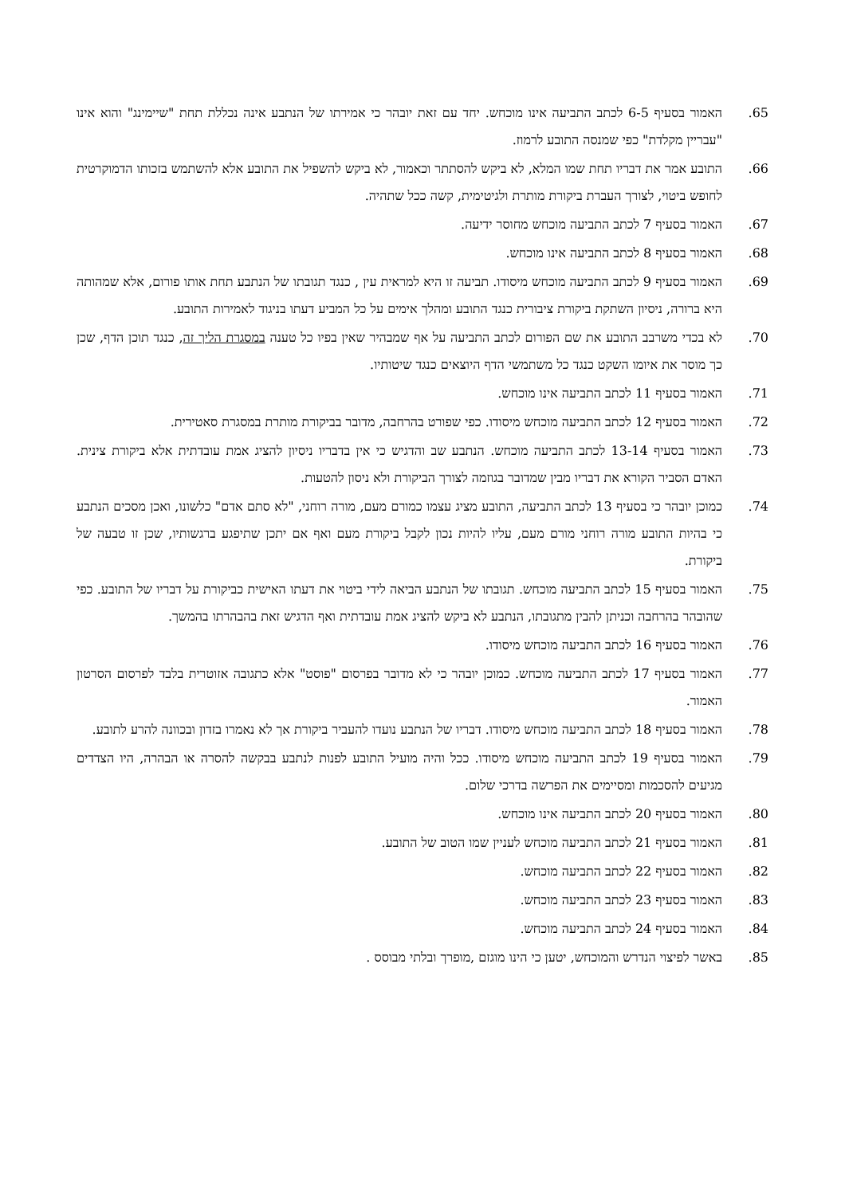.65 האמור בסעיף 6-5 לכתב התביעה אינו מוכחש. יחד עם זאת יובהר כי אמירתו של הנתבע אינה נכללת תחת "שיימינג" והוא אינו "עבריין מקלדת" כפי שמנסה התובע לרמוז.
.66 התובע אמר את דבריו תחת שמו המלא, לא ביקש להסתתר וכאמור, לא ביקש להשפיל את התובע אלא להשתמש בזכותו הדמוקרטית לחופש ביטוי, לצורך העברת ביקורת מותרת ולגיטימית, קשה ככל שתהיה.
.67 האמור בסעיף 7 לכתב התביעה מוכחש מחוסר ידיעה.
.68 האמור בסעיף 8 לכתב התביעה אינו מוכחש.
.69 האמור בסעיף 9 לכתב התביעה מוכחש מיסודו. תביעה זו היא למראית עין , כנגד תגובתו של הנתבע תחת אותו פורום, אלא שמהותה היא ברורה, ניסיון השתקת ביקורת ציבורית כנגד התובע ומהלך אימים על כל המביע דעתו בניגוד לאמירות התובע.
.70 לא בכדי משרבב התובע את שם הפורום לכתב התביעה על אף שמבהיר שאין בפיו כל טענה במסגרת הליך זה, כנגד תוכן הדף, שכן כך מוסר את איומו השקט כנגד כל משתמשי הדף היוצאים כנגד שיטותיו.
.71 האמור בסעיף 11 לכתב התביעה אינו מוכחש.
.72 האמור בסעיף 12 לכתב התביעה מוכחש מיסודו. כפי שפורט בהרחבה, מדובר בביקורת מותרת במסגרת סאטירית.
.73 האמור בסעיף 13-14 לכתב התביעה מוכחש. הנתבע שב והדגיש כי אין בדבריו ניסיון להציג אמת עובדתית אלא ביקורת צינית. האדם הסביר הקורא את דבריו מבין שמדובר בגוזמה לצורך הביקורת ולא ניסון להטעות.
.74 כמוכן יובהר כי בסעיף 13 לכתב התביעה, התובע מציג עצמו כמורם מעם, מורה רוחני, "לא סתם אדם" כלשונו, ואכן מסכים הנתבע כי בהיות התובע מורה רוחני מורם מעם, עליו להיות נכון לקבל ביקורת מעם ואף אם יתכן שתיפגע ברגשותיו, שכן זו טבעה של ביקורת.
.75 האמור בסעיף 15 לכתב התביעה מוכחש. תגובתו של הנתבע הביאה לידי ביטוי את דעתו האישית כביקורת על דבריו של התובע. כפי שהובהר בהרחבה וכניתן להבין מתגובתו, הנתבע לא ביקש להציג אמת עובדתית ואף הדגיש זאת בהבהרתו בהמשך.
.76 האמור בסעיף 16 לכתב התביעה מוכחש מיסודו.
.77 האמור בסעיף 17 לכתב התביעה מוכחש. כמוכן יובהר כי לא מדובר בפרסום "פוסט" אלא כתגובה אזוטרית בלבד לפרסום הסרטון האמור.
.78 האמור בסעיף 18 לכתב התביעה מוכחש מיסודו. דבריו של הנתבע נועדו להעביר ביקורת אך לא נאמרו בזדון ובכוונה להרע לתובע.
.79 האמור בסעיף 19 לכתב התביעה מוכחש מיסודו. ככל והיה מועיל התובע לפנות לנתבע בבקשה להסרה או הבהרה, היו הצדדים מגיעים להסכמות ומסיימים את הפרשה בדרכי שלום.
.80 האמור בסעיף 20 לכתב התביעה אינו מוכחש.
.81 האמור בסעיף 21 לכתב התביעה מוכחש לעניין שמו הטוב של התובע.
.82 האמור בסעיף 22 לכתב התביעה מוכחש.
.83 האמור בסעיף 23 לכתב התביעה מוכחש.
.84 האמור בסעיף 24 לכתב התביעה מוכחש.
.85 באשר לפיצוי הנדרש והמוכחש, יטען כי הינו מוגזם ,מופרך ובלתי מבוסס .